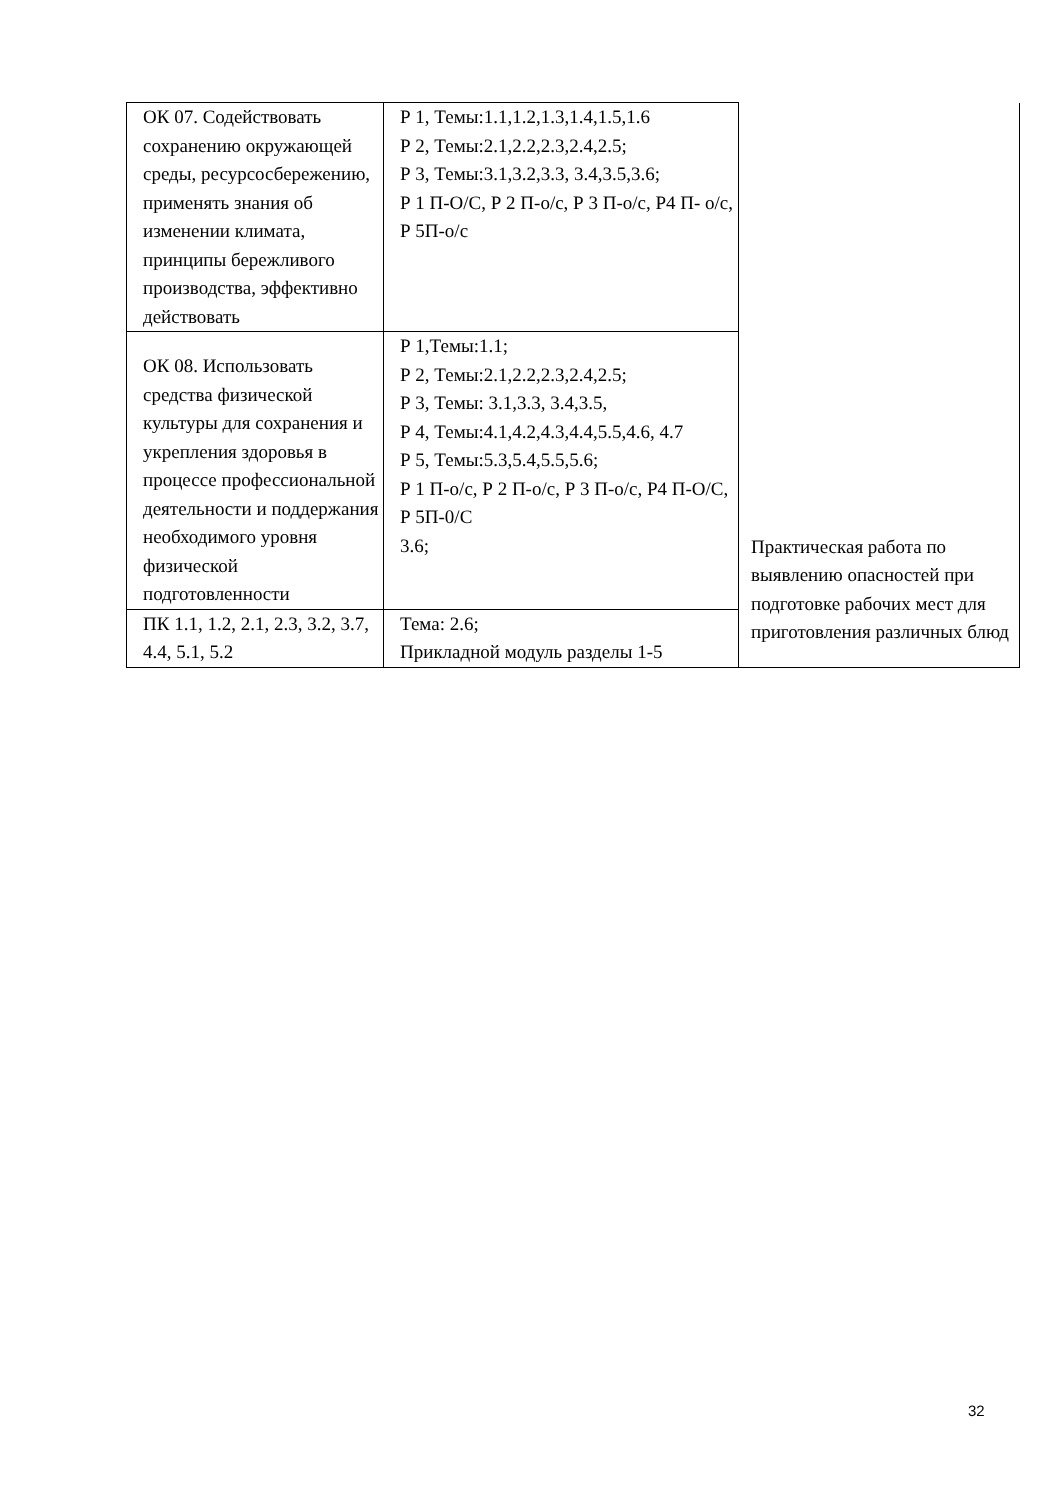| ОК 07. Содействовать сохранению окружающей среды, ресурсосбережению, применять знания об изменении климата, принципы бережливого производства, эффективно действовать | Р 1, Темы:1.1,1.2,1.3,1.4,1.5,1.6 Р 2, Темы:2.1,2.2,2.3,2.4,2.5; Р 3, Темы:3.1,3.2,3.3, 3.4,3.5,3.6; Р 1 П-О/С, Р 2 П-о/с, Р 3 П-о/с, Р4 П- о/с, Р 5П-о/с | Практическая работа по выявлению опасностей при подготовке рабочих мест для приготовления различных блюд |
| ОК 08. Использовать средства физической культуры для сохранения и укрепления здоровья в процессе профессиональной деятельности и поддержания необходимого уровня физической подготовленности | Р 1,Темы:1.1; Р 2, Темы:2.1,2.2,2.3,2.4,2.5; Р 3, Темы: 3.1,3.3, 3.4,3.5, Р 4, Темы:4.1,4.2,4.3,4.4,5.5,4.6, 4.7 Р 5, Темы:5.3,5.4,5.5,5.6; Р 1 П-о/с, Р 2 П-о/с, Р 3 П-о/с, Р4 П-О/С, Р 5П-0/С 3.6; | |
| ПК 1.1, 1.2, 2.1, 2.3, 3.2, 3.7, 4.4, 5.1, 5.2 | Тема: 2.6; Прикладной модуль разделы 1-5 | |
32